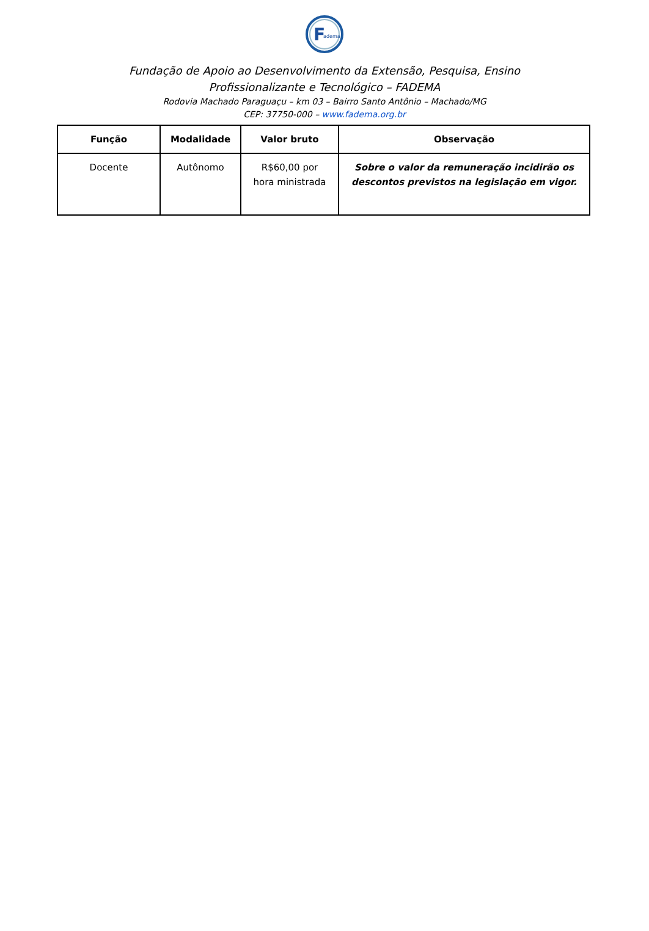F
adema
Fundação de Apoio ao Desenvolvimento da Extensão, Pesquisa, Ensino Profissionalizante e Tecnológico – FADEMA
Rodovia Machado Paraguaçu – km 03 – Bairro Santo Antônio – Machado/MG
CEP: 37750-000 – www.fadema.org.br
| Função | Modalidade | Valor bruto | Observação |
| --- | --- | --- | --- |
| Docente | Autônomo | R$60,00 por hora ministrada | Sobre o valor da remuneração incidirão os descontos previstos na legislação em vigor. |